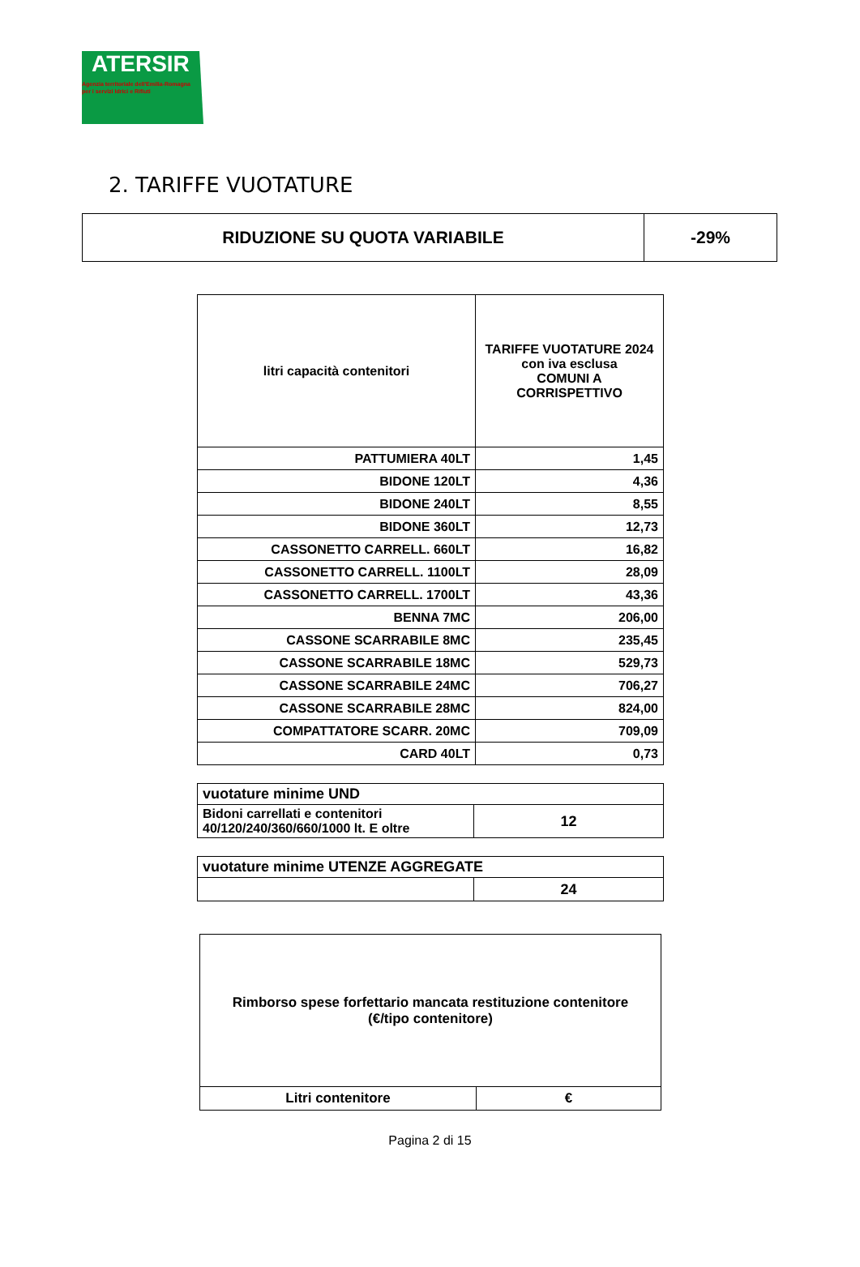ATERSIR
Agenzia territoriale dell'Emilia-Romagna
per i servizi Idrici e Rifiuti
2. TARIFFE VUOTATURE
| RIDUZIONE SU QUOTA VARIABILE | -29% |
| litri capacità contenitori | TARIFFE VUOTATURE 2024 con iva esclusa COMUNI A CORRISPETTIVO |
| --- | --- |
| PATTUMIERA 40LT | 1,45 |
| BIDONE 120LT | 4,36 |
| BIDONE 240LT | 8,55 |
| BIDONE 360LT | 12,73 |
| CASSONETTO CARRELL. 660LT | 16,82 |
| CASSONETTO CARRELL. 1100LT | 28,09 |
| CASSONETTO CARRELL. 1700LT | 43,36 |
| BENNA 7MC | 206,00 |
| CASSONE SCARRABILE 8MC | 235,45 |
| CASSONE SCARRABILE 18MC | 529,73 |
| CASSONE SCARRABILE 24MC | 706,27 |
| CASSONE SCARRABILE 28MC | 824,00 |
| COMPATTATORE SCARR. 20MC | 709,09 |
| CARD 40LT | 0,73 |
| vuotature minime UND | |
| Bidoni carrellati e contenitori 40/120/240/360/660/1000 lt. E oltre | 12 |
| vuotature minime UTENZE AGGREGATE | |
| | 24 |
| Rimborso spese forfettario mancata restituzione contenitore (€/tipo contenitore) | |
| Litri contenitore | € |
Pagina 2 di 15